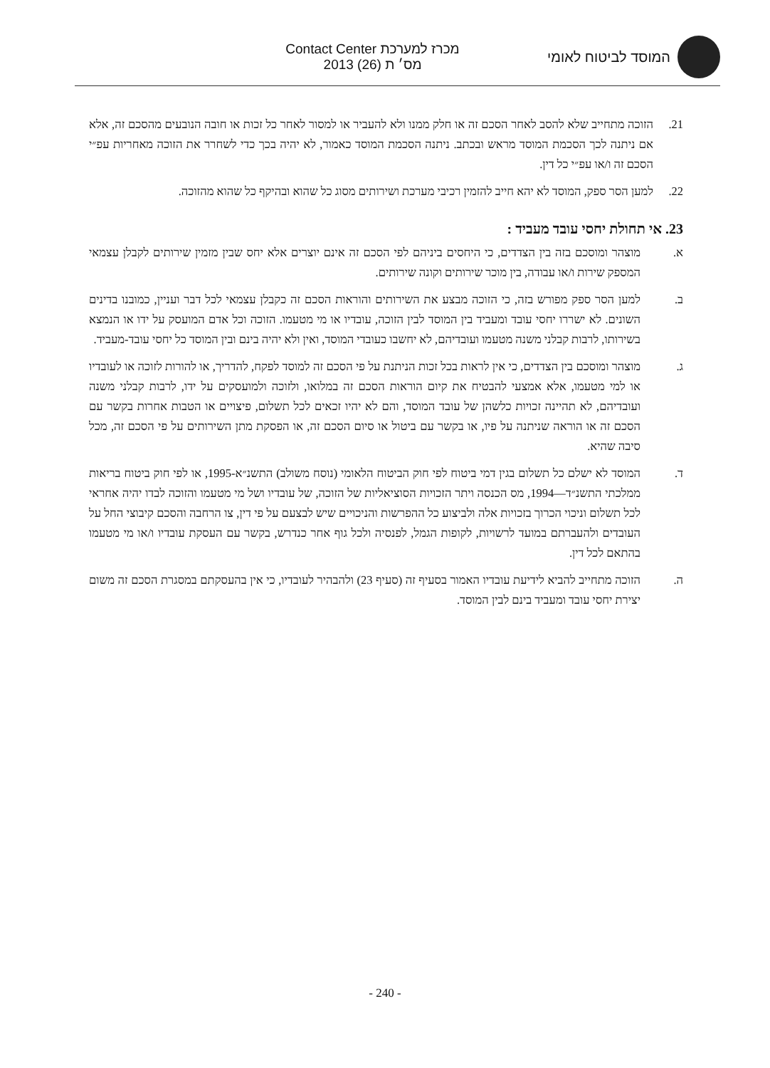המוסד לביטוח לאומי
מכרז למערכת Contact Center
מס׳ ת (26) 2013
21. הזוכה מתחייב שלא להסב לאחר הסכם זה או חלק ממנו ולא להעביר או למסור לאחר כל זכות או חובה הנובעים מהסכם זה, אלא אם ניתנה לכך הסכמת המוסד מראש ובכתב. ניתנה הסכמת המוסד כאמור, לא יהיה בכך כדי לשחרר את הזוכה מאחריות עפ״י הסכם זה ו/או עפ״י כל דין.
22. למען הסר ספק, המוסד לא יהא חייב להזמין רכיבי מערכת ושירותים מסוג כל שהוא ובהיקף כל שהוא מהזוכה.
23. אי תחולת יחסי עובד מעביד :
א. מוצהר ומוסכם בזה בין הצדדים, כי היחסים ביניהם לפי הסכם זה אינם יוצרים אלא יחס שבין מזמין שירותים לקבלן עצמאי המספק שירות ו/או עבודה, בין מוכר שירותים וקונה שירותים.
ב. למען הסר ספק מפורש בזה, כי הזוכה מבצע את השירותים והוראות הסכם זה כקבלן עצמאי לכל דבר ועניין, כמובנו בדינים השונים. לא ישררו יחסי עובד ומעביד בין המוסד לבין הזוכה, עובדיו או מי מטעמו. הזוכה וכל אדם המועסק על ידו או הנמצא בשירותו, לרבות קבלני משנה מטעמו ועובדיהם, לא יחשבו כעובדי המוסד, ואין ולא יהיה בינם ובין המוסד כל יחסי עובד-מעביד.
ג. מוצהר ומוסכם בין הצדדים, כי אין לראות בכל זכות הניתנת על פי הסכם זה למוסד לפקח, להדריך, או להורות לזוכה או לעובדיו או למי מטעמו, אלא אמצעי להבטיח את קיום הוראות הסכם זה במלואו, ולזוכה ולמועסקים על ידו, לרבות קבלני משנה ועובדיהם, לא תהיינה זכויות כלשהן של עובד המוסד, והם לא יהיו זכאים לכל תשלום, פיצויים או הטבות אחרות בקשר עם הסכם זה או הוראה שניתנה על פיו, או בקשר עם ביטול או סיום הסכם זה, או הפסקת מתן השירותים על פי הסכם זה, מכל סיבה שהיא.
ד. המוסד לא ישלם כל תשלום בגין דמי ביטוח לפי חוק הביטוח הלאומי (נוסח משולב) התשנ״א-1995, או לפי חוק ביטוח בריאות ממלכתי התשנ״ד—1994, מס הכנסה ויתר הזכויות הסוציאליות של הזוכה, של עובדיו ושל מי מטעמו והזוכה לבדו יהיה אחראי לכל תשלום וניכוי הכרוך בזכויות אלה ולביצוע כל ההפרשות והניכויים שיש לבצעם על פי דין, צו הרחבה והסכם קיבוצי החל על העובדים ולהעברתם במועד לרשויות, לקופות הגמל, לפנסיה ולכל גוף אחר כנדרש, בקשר עם העסקת עובדיו ו/או מי מטעמו בהתאם לכל דין.
ה. הזוכה מתחייב להביא לידיעת עובדיו האמור בסעיף זה (סעיף 23) ולהבהיר לעובדיו, כי אין בהעסקתם במסגרת הסכם זה משום יצירת יחסי עובד ומעביד בינם לבין המוסד.
- 240 -